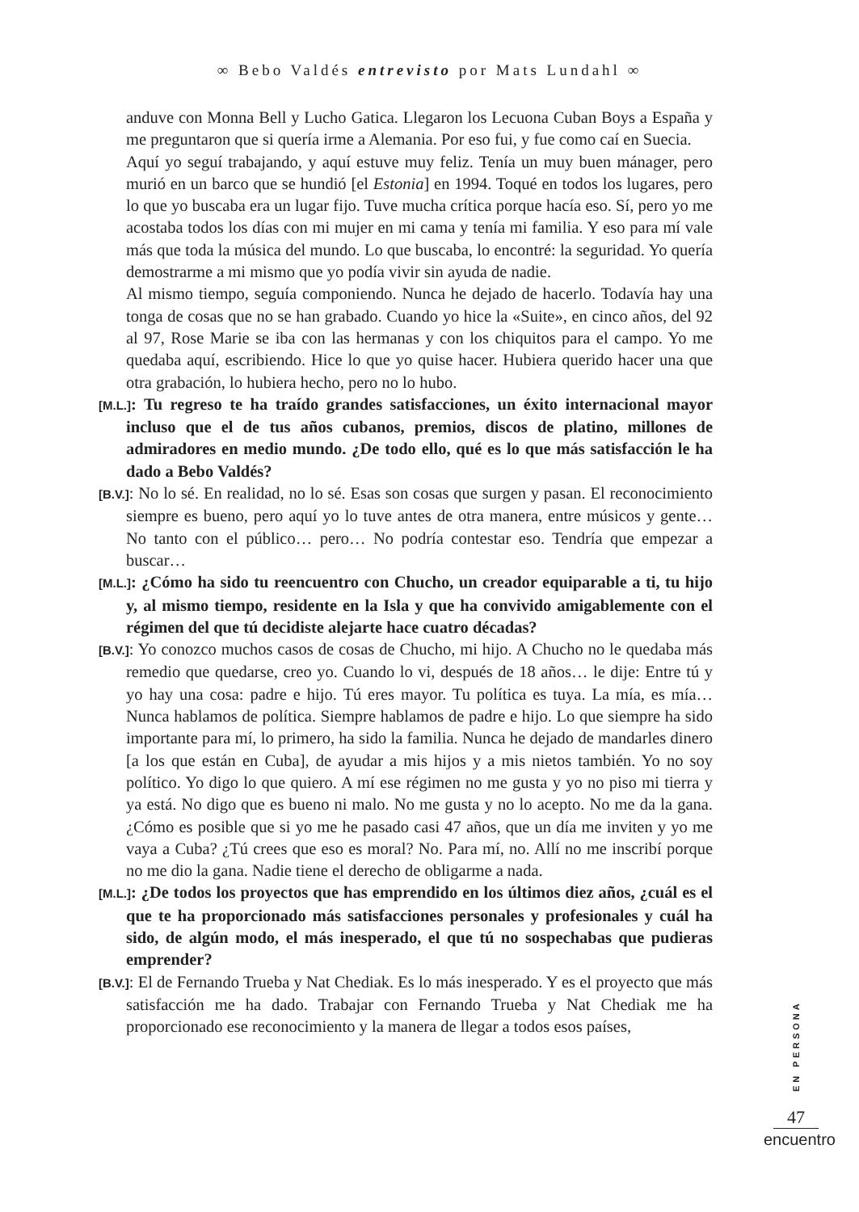∞ Bebo Valdés entrevisto por Mats Lundahl ∞
anduve con Monna Bell y Lucho Gatica. Llegaron los Lecuona Cuban Boys a España y me preguntaron que si quería irme a Alemania. Por eso fui, y fue como caí en Suecia.
Aquí yo seguí trabajando, y aquí estuve muy feliz. Tenía un muy buen mánager, pero murió en un barco que se hundió [el Estonia] en 1994. Toqué en todos los lugares, pero lo que yo buscaba era un lugar fijo. Tuve mucha crítica porque hacía eso. Sí, pero yo me acostaba todos los días con mi mujer en mi cama y tenía mi familia. Y eso para mí vale más que toda la música del mundo. Lo que buscaba, lo encontré: la seguridad. Yo quería demostrarme a mi mismo que yo podía vivir sin ayuda de nadie.
Al mismo tiempo, seguía componiendo. Nunca he dejado de hacerlo. Todavía hay una tonga de cosas que no se han grabado. Cuando yo hice la «Suite», en cinco años, del 92 al 97, Rose Marie se iba con las hermanas y con los chiquitos para el campo. Yo me quedaba aquí, escribiendo. Hice lo que yo quise hacer. Hubiera querido hacer una que otra grabación, lo hubiera hecho, pero no lo hubo.
[M.L.]: Tu regreso te ha traído grandes satisfacciones, un éxito internacional mayor incluso que el de tus años cubanos, premios, discos de platino, millones de admiradores en medio mundo. ¿De todo ello, qué es lo que más satisfacción le ha dado a Bebo Valdés?
[B.V.]: No lo sé. En realidad, no lo sé. Esas son cosas que surgen y pasan. El reconocimiento siempre es bueno, pero aquí yo lo tuve antes de otra manera, entre músicos y gente… No tanto con el público… pero… No podría contestar eso. Tendría que empezar a buscar…
[M.L.]: ¿Cómo ha sido tu reencuentro con Chucho, un creador equiparable a ti, tu hijo y, al mismo tiempo, residente en la Isla y que ha convivido amigablemente con el régimen del que tú decidiste alejarte hace cuatro décadas?
[B.V.]: Yo conozco muchos casos de cosas de Chucho, mi hijo. A Chucho no le quedaba más remedio que quedarse, creo yo. Cuando lo vi, después de 18 años… le dije: Entre tú y yo hay una cosa: padre e hijo. Tú eres mayor. Tu política es tuya. La mía, es mía… Nunca hablamos de política. Siempre hablamos de padre e hijo. Lo que siempre ha sido importante para mí, lo primero, ha sido la familia. Nunca he dejado de mandarles dinero [a los que están en Cuba], de ayudar a mis hijos y a mis nietos también. Yo no soy político. Yo digo lo que quiero. A mí ese régimen no me gusta y yo no piso mi tierra y ya está. No digo que es bueno ni malo. No me gusta y no lo acepto. No me da la gana. ¿Cómo es posible que si yo me he pasado casi 47 años, que un día me inviten y yo me vaya a Cuba? ¿Tú crees que eso es moral? No. Para mí, no. Allí no me inscribí porque no me dio la gana. Nadie tiene el derecho de obligarme a nada.
[M.L.]: ¿De todos los proyectos que has emprendido en los últimos diez años, ¿cuál es el que te ha proporcionado más satisfacciones personales y profesionales y cuál ha sido, de algún modo, el más inesperado, el que tú no sospechabas que pudieras emprender?
[B.V.]: El de Fernando Trueba y Nat Chediak. Es lo más inesperado. Y es el proyecto que más satisfacción me ha dado. Trabajar con Fernando Trueba y Nat Chediak me ha proporcionado ese reconocimiento y la manera de llegar a todos esos países,
EN PERSONA
47
encuentro